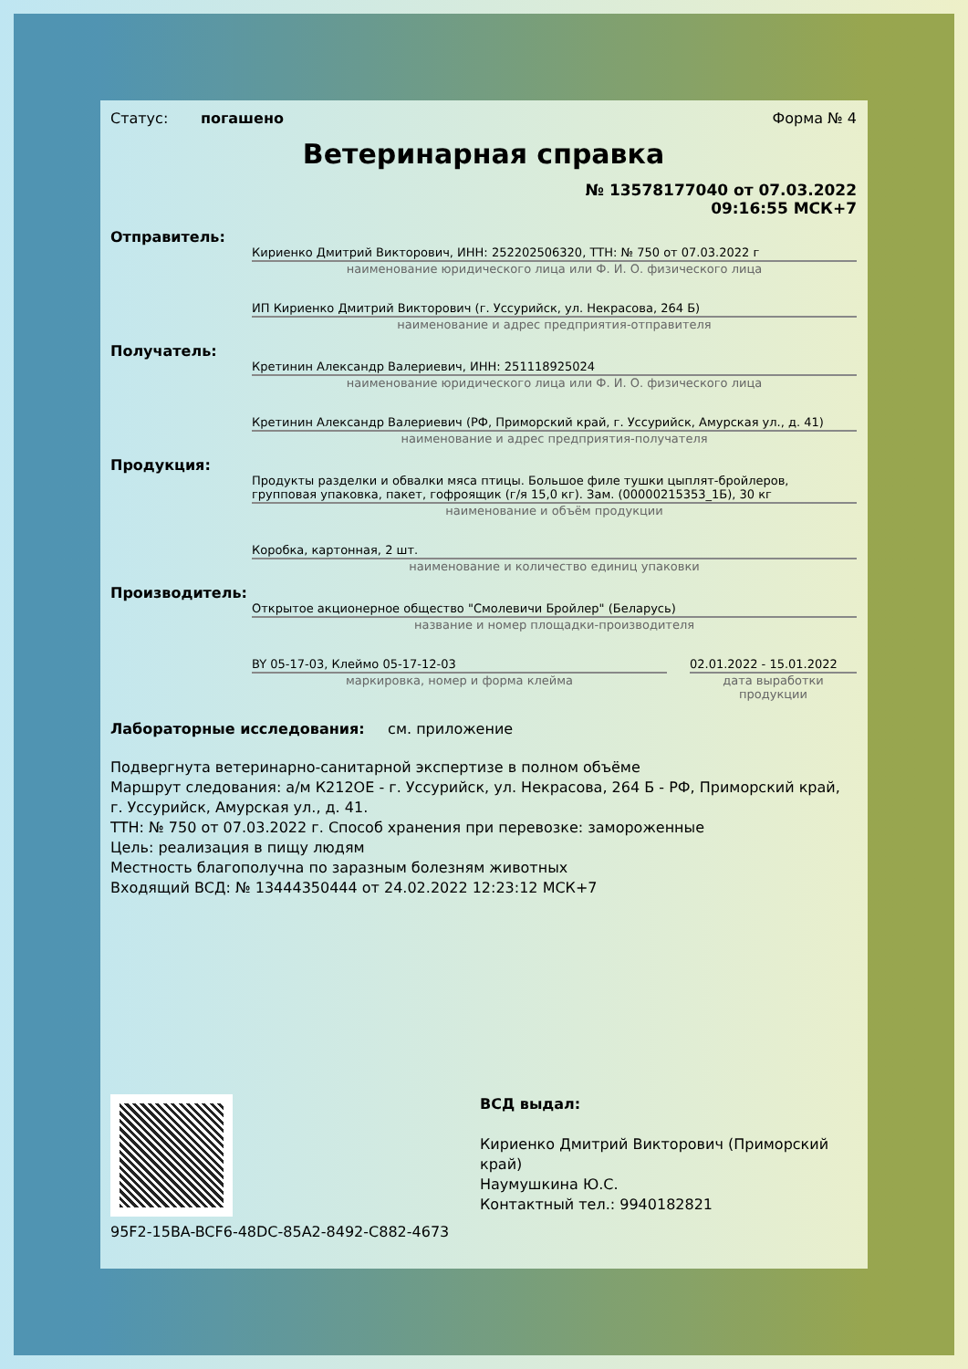Статус: погашено Форма № 4
Ветеринарная справка
№ 13578177040 от 07.03.2022
09:16:55 МСК+7
Отправитель:
Кириенко Дмитрий Викторович, ИНН: 252202506320, ТТН: № 750 от 07.03.2022 г
наименование юридического лица или Ф. И. О. физического лица
ИП Кириенко Дмитрий Викторович (г. Уссурийск, ул. Некрасова, 264 Б)
наименование и адрес предприятия-отправителя
Получатель:
Кретинин Александр Валериевич, ИНН: 251118925024
наименование юридического лица или Ф. И. О. физического лица
Кретинин Александр Валериевич (РФ, Приморский край, г. Уссурийск, Амурская ул., д. 41)
наименование и адрес предприятия-получателя
Продукция:
Продукты разделки и обвалки мяса птицы. Большое филе тушки цыплят-бройлеров, групповая упаковка, пакет, гофроящик (г/я 15,0 кг). Зам. (00000215353_1Б), 30 кг
наименование и объём продукции
Коробка, картонная, 2 шт.
наименование и количество единиц упаковки
Производитель:
Открытое акционерное общество "Смолевичи Бройлер" (Беларусь)
название и номер площадки-производителя
BY 05-17-03, Клеймо 05-17-12-03
маркировка, номер и форма клейма
02.01.2022 - 15.01.2022
дата выработки продукции
Лабораторные исследования: см. приложение
Подвергнута ветеринарно-санитарной экспертизе в полном объёме
Маршрут следования: а/м К212ОЕ - г. Уссурийск, ул. Некрасова, 264 Б - РФ, Приморский край, г. Уссурийск, Амурская ул., д. 41.
ТТН: № 750 от 07.03.2022 г. Способ хранения при перевозке: замороженные
Цель: реализация в пищу людям
Местность благополучна по заразным болезням животных
Входящий ВСД: № 13444350444 от 24.02.2022 12:23:12 МСК+7
95F2-15BA-BCF6-48DC-85A2-8492-C882-4673
ВСД выдал:
Кириенко Дмитрий Викторович (Приморский
край)
Наумушкина Ю.С.
Контактный тел.: 9940182821